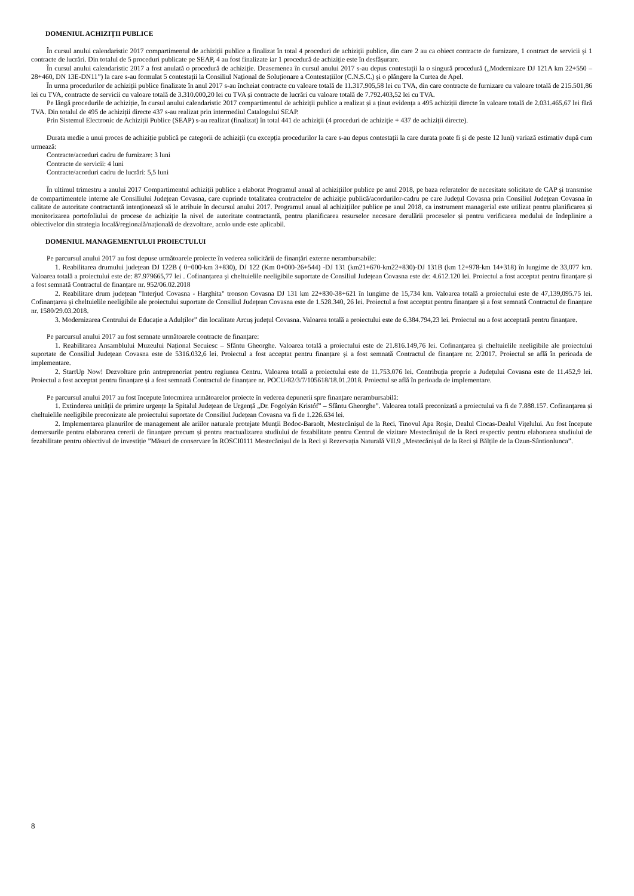DOMENIUL ACHIZIȚII PUBLICE
În cursul anului calendaristic 2017 compartimentul de achiziții publice a finalizat în total 4 proceduri de achiziții publice, din care 2 au ca obiect contracte de furnizare, 1 contract de servicii și 1 contracte de lucrări. Din totalul de 5 proceduri publicate pe SEAP, 4 au fost finalizate iar 1 procedură de achiziție este în desfășurare.
În cursul anului calendaristic 2017 a fost anulată o procedură de achiziție. Deasemenea în cursul anului 2017 s-au depus contestații la o singură procedură („Modernizare DJ 121A km 22+550 – 28+460, DN 13E-DN11”) la care s-au formulat 5 contestații la Consiliul Național de Soluționare a Contestațiilor (C.N.S.C.) și o plângere la Curtea de Apel.
În urma procedurilor de achiziții publice finalizate în anul 2017 s-au încheiat contracte cu valoare totală de 11.317.905,58 lei cu TVA, din care contracte de furnizare cu valoare totală de 215.501,86 lei cu TVA, contracte de servicii cu valoare totală de 3.310.000,20 lei cu TVA și contracte de lucrări cu valoare totală de 7.792.403,52 lei cu TVA.
Pe lângă procedurile de achiziție, în cursul anului calendaristic 2017 compartimentul de achiziții publice a realizat și a ținut evidența a 495 achiziții directe în valoare totală de 2.031.465,67 lei fără TVA. Din totalul de 495 de achiziții directe 437 s-au realizat prin intermediul Catalogului SEAP.
Prin Sistemul Electronic de Achiziții Publice (SEAP) s-au realizat (finalizat) în total 441 de achiziții (4 proceduri de achiziție + 437 de achiziții directe).
Durata medie a unui proces de achiziție publică pe categorii de achiziții (cu excepția procedurilor la care s-au depus contestații la care durata poate fi și de peste 12 luni) variază estimativ după cum urmează:
Contracte/acorduri cadru de furnizare: 3 luni
Contracte de servicii: 4 luni
Contracte/acorduri cadru de lucrări: 5,5 luni
În ultimul trimestru a anului 2017 Compartimentul achiziții publice a elaborat Programul anual al achizițiilor publice pe anul 2018, pe baza referatelor de necesitate solicitate de CAP și transmise de compartimentele interne ale Consiliului Județean Covasna, care cuprinde totalitatea contractelor de achiziție publică/acordurilor-cadru pe care Județul Covasna prin Consiliul Județean Covasna în calitate de autoritate contractantă intenționează să le atribuie în decursul anului 2017. Programul anual al achizițiilor publice pe anul 2018, ca instrument managerial este utilizat pentru planificarea și monitorizarea portofoliului de procese de achiziție la nivel de autoritate contractantă, pentru planificarea resurselor necesare derulării proceselor și pentru verificarea modului de îndeplinire a obiectivelor din strategia locală/regională/națională de dezvoltare, acolo unde este aplicabil.
DOMENIUL MANAGEMENTULUI PROIECTULUI
Pe parcursul anului 2017 au fost depuse următoarele proiecte în vederea solicitării de finanțări externe nerambursabile:
1. Reabilitarea drumului județean DJ 122B ( 0=000-km 3+830), DJ 122 (Km 0+000-26+544) -DJ 131 (km21+670-km22+830)-DJ 131B (km 12+978-km 14+318) în lungime de 33,077 km. Valoarea totală a proiectului este de: 87.979665,77 lei . Cofinanțarea și cheltuielile neeligibile suportate de Consiliul Județean Covasna este de: 4.612.120 lei. Proiectul a fost acceptat pentru finanțare și a fost semnată Contractul de finanțare nr. 952/06.02.2018
2. Reabilitare drum județean "Interjud Covasna - Harghita" tronson Covasna DJ 131 km 22+830-38+621 în lungime de 15,734 km. Valoarea totală a proiectului este de 47,139,095.75 lei. Cofinanțarea și cheltuielile neeligibile ale proiectului suportate de Consiliul Județean Covasna este de 1.528.340, 26 lei. Proiectul a fost acceptat pentru finanțare și a fost semnată Contractul de finanțare nr. 1580/29.03.2018.
3. Modernizarea Centrului de Educație a Adulților” din localitate Arcuș județul Covasna. Valoarea totală a proiectului este de 6.384.794,23 lei. Proiectul nu a fost acceptată pentru finanțare.
Pe parcursul anului 2017 au fost semnate următoarele contracte de finanțare:
1. Reabilitarea Ansamblului Muzeului Național Secuiesc – Sfântu Gheorghe. Valoarea totală a proiectului este de 21.816.149,76 lei. Cofinanțarea și cheltuielile neeligibile ale proiectului suportate de Consiliul Județean Covasna este de 5316.032,6 lei. Proiectul a fost acceptat pentru finanțare și a fost semnată Contractul de finanțare nr. 2/2017. Proiectul se află în perioada de implementare.
2. StartUp Now! Dezvoltare prin antreprenoriat pentru regiunea Centru. Valoarea totală a proiectului este de 11.753.076 lei. Contribuția proprie a Județului Covasna este de 11.452,9 lei. Proiectul a fost acceptat pentru finanțare și a fost semnată Contractul de finanțare nr. POCU/82/3/7/105618/18.01.2018. Proiectul se află în perioada de implementare.
Pe parcursul anului 2017 au fost începute întocmirea următoarelor proiecte în vederea depunerii spre finanțare nerambursabilă:
1. Extinderea unității de primire urgențe la Spitalul Județean de Urgență „Dr. Fogolyán Kristóf” – Sfântu Gheorghe”. Valoarea totală preconizată a proiectului va fi de 7.888.157. Cofinanțarea și cheltuielile neeligibile preconizate ale proiectului suportate de Consiliul Județean Covasna va fi de 1.226.634 lei.
2. Implementarea planurilor de management ale ariilor naturale protejate Munții Bodoc-Baraolt, Mestecănișul de la Reci, Tinovul Apa Roșie, Dealul Ciocas-Dealul Vițelului. Au fost începute demersurile pentru elaborarea cererii de finanțare precum și pentru reactualizarea studiului de fezabilitate pentru Centrul de vizitare Mestecănișul de la Reci respectiv pentru elaborarea studiului de fezabilitate pentru obiectivul de investiție ”Măsuri de conservare în ROSCI0111 Mestecănișul de la Reci și Rezervația Naturală VII.9 „Mestecănișul de la Reci și Bălțile de la Ozun-Sântionlunca”.
8